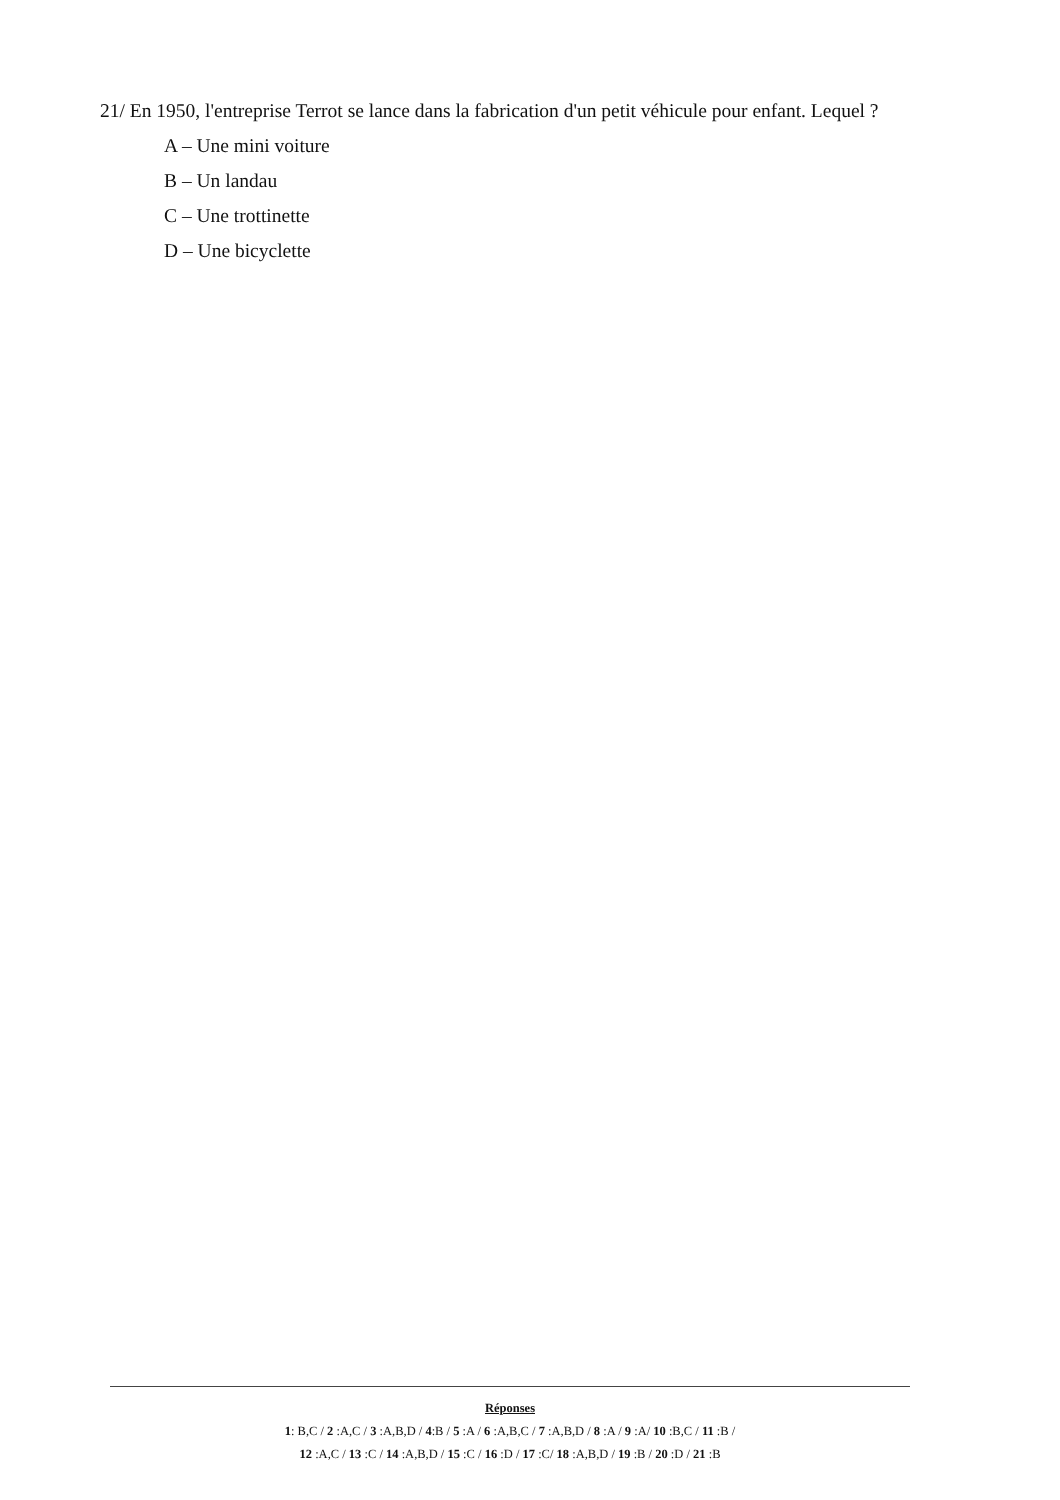21/ En 1950, l'entreprise Terrot se lance dans la fabrication d'un petit véhicule pour enfant. Lequel ?
A – Une mini voiture
B – Un landau
C – Une trottinette
D – Une bicyclette
Réponses
1: B,C / 2 :A,C / 3 :A,B,D / 4:B / 5 :A / 6 :A,B,C / 7 :A,B,D / 8 :A / 9 :A/ 10 :B,C / 11 :B /
12 :A,C / 13 :C / 14 :A,B,D / 15 :C / 16 :D / 17 :C/ 18 :A,B,D / 19 :B / 20 :D / 21 :B